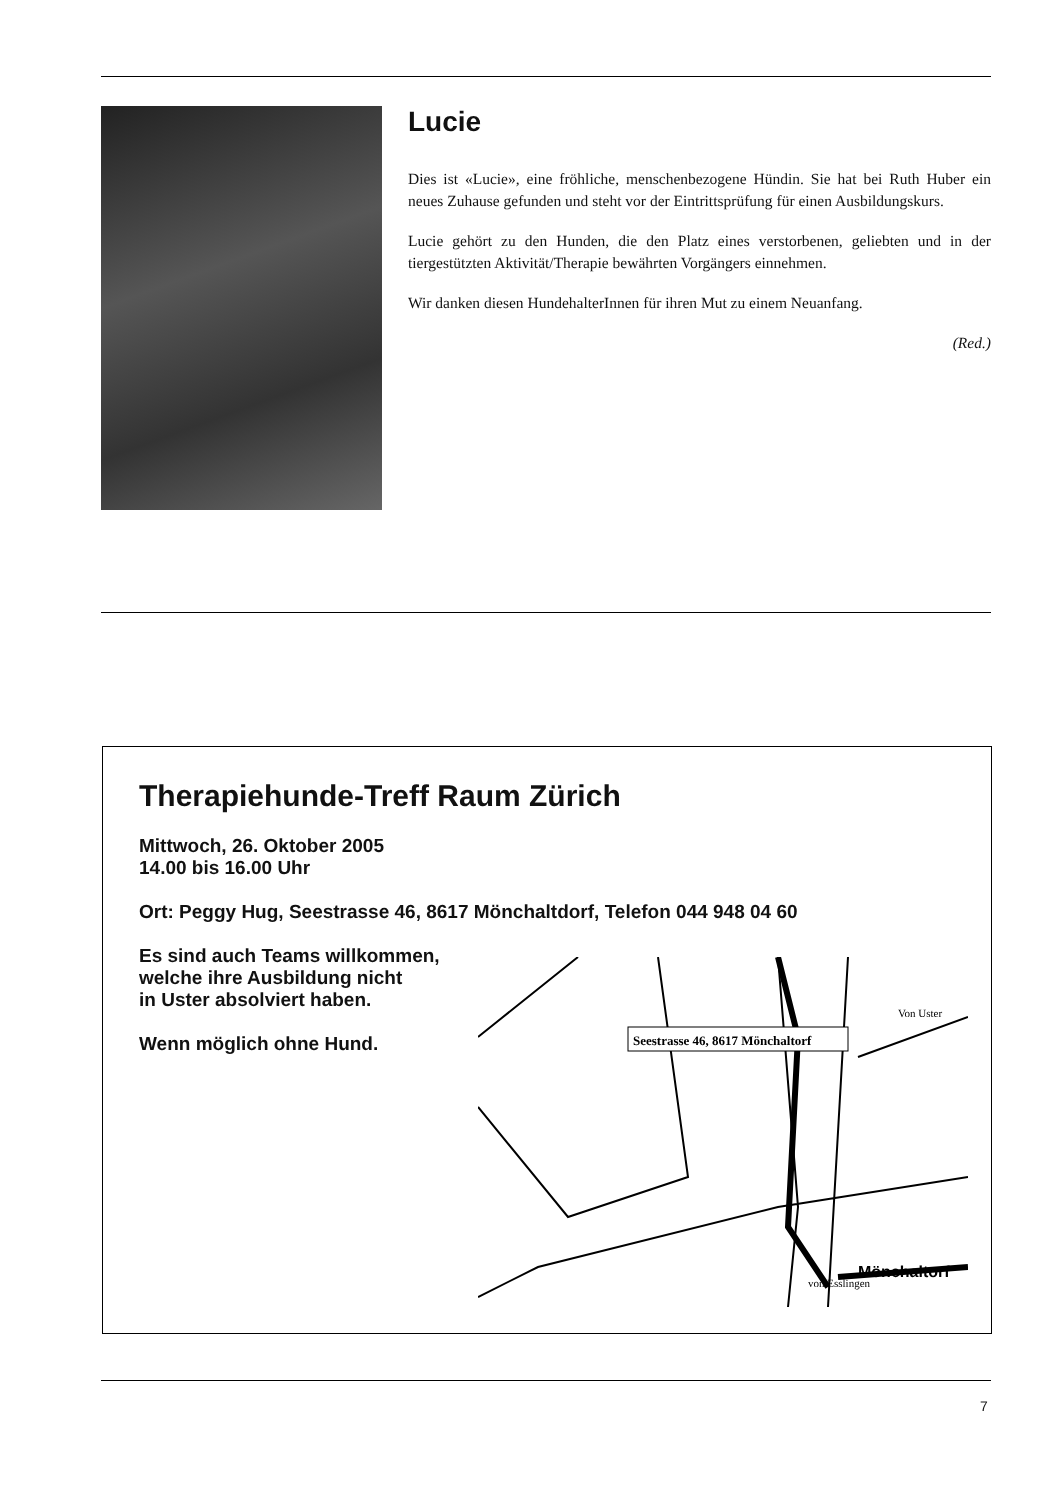Lucie
Dies ist «Lucie», eine fröhliche, menschenbezogene Hündin. Sie hat bei Ruth Huber ein neues Zuhause gefunden und steht vor der Eintrittsprüfung für einen Ausbildungskurs.
Lucie gehört zu den Hunden, die den Platz eines verstorbenen, geliebten und in der tiergestützten Aktivität/Therapie bewährten Vorgängers einnehmen.
Wir danken diesen HundehalterInnen für ihren Mut zu einem Neuanfang.
(Red.)
Therapiehunde-Treff Raum Zürich
Mittwoch, 26. Oktober 2005
14.00 bis 16.00 Uhr
Ort: Peggy Hug, Seestrasse 46, 8617 Mönchaltdorf, Telefon 044 948 04 60
Es sind auch Teams willkommen,
welche ihre Ausbildung nicht
in Uster absolviert haben.
Wenn möglich ohne Hund.
Seestrasse 46, 8617 Mönchaltorf
Mönchaltorf
Von Uster
von Esslingen
7